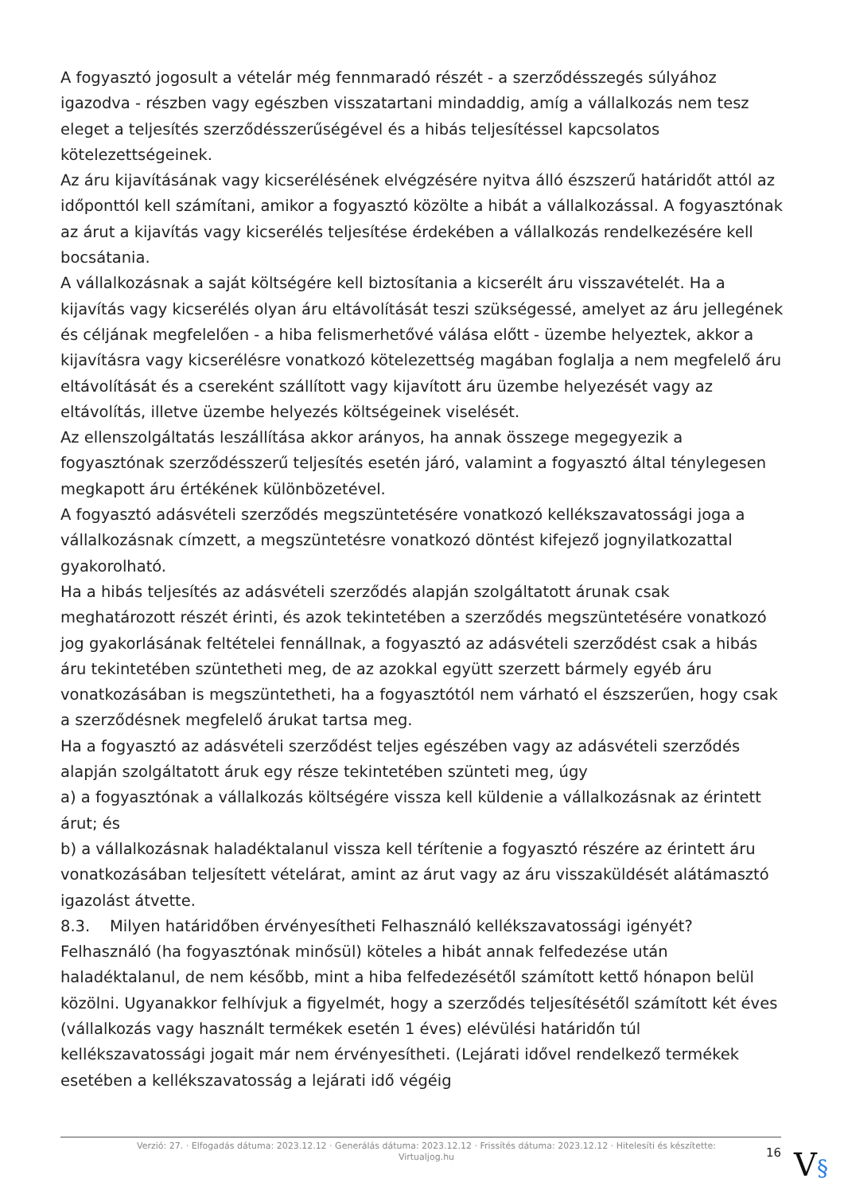A fogyasztó jogosult a vételár még fennmaradó részét - a szerződésszegés súlyához igazodva - részben vagy egészben visszatartani mindaddig, amíg a vállalkozás nem tesz eleget a teljesítés szerződésszerűségével és a hibás teljesítéssel kapcsolatos kötelezettségeinek.
Az áru kijavításának vagy kicserélésének elvégzésére nyitva álló észszerű határidőt attól az időponttól kell számítani, amikor a fogyasztó közölte a hibát a vállalkozással. A fogyasztónak az árut a kijavítás vagy kicserélés teljesítése érdekében a vállalkozás rendelkezésére kell bocsátania.
A vállalkozásnak a saját költségére kell biztosítania a kicserélt áru visszavételét. Ha a kijavítás vagy kicserélés olyan áru eltávolítását teszi szükségessé, amelyet az áru jellegének és céljának megfelelően - a hiba felismerhetővé válása előtt - üzembe helyeztek, akkor a kijavításra vagy kicserélésre vonatkozó kötelezettség magában foglalja a nem megfelelő áru eltávolítását és a csereként szállított vagy kijavított áru üzembe helyezését vagy az eltávolítás, illetve üzembe helyezés költségeinek viselését.
Az ellenszolgáltatás leszállítása akkor arányos, ha annak összege megegyezik a fogyasztónak szerződésszerű teljesítés esetén járó, valamint a fogyasztó által ténylegesen megkapott áru értékének különbözetével.
A fogyasztó adásvételi szerződés megszüntetésére vonatkozó kellékszavatossági joga a vállalkozásnak címzett, a megszüntetésre vonatkozó döntést kifejező jognyilatkozattal gyakorolható.
Ha a hibás teljesítés az adásvételi szerződés alapján szolgáltatott árunak csak meghatározott részét érinti, és azok tekintetében a szerződés megszüntetésére vonatkozó jog gyakorlásának feltételei fennállnak, a fogyasztó az adásvételi szerződést csak a hibás áru tekintetében szüntetheti meg, de az azokkal együtt szerzett bármely egyéb áru vonatkozásában is megszüntetheti, ha a fogyasztótól nem várható el észszerűen, hogy csak a szerződésnek megfelelő árukat tartsa meg.
Ha a fogyasztó az adásvételi szerződést teljes egészében vagy az adásvételi szerződés alapján szolgáltatott áruk egy része tekintetében szünteti meg, úgy
a) a fogyasztónak a vállalkozás költségére vissza kell küldenie a vállalkozásnak az érintett árut; és
b) a vállalkozásnak haladéktalanul vissza kell térítenie a fogyasztó részére az érintett áru vonatkozásában teljesített vételárat, amint az árut vagy az áru visszaküldését alátámasztó igazolást átvette.
8.3. Milyen határidőben érvényesítheti Felhasználó kellékszavatossági igényét?
Felhasználó (ha fogyasztónak minősül) köteles a hibát annak felfedezése után haladéktalanul, de nem később, mint a hiba felfedezésétől számított kettő hónapon belül közölni. Ugyanakkor felhívjuk a figyelmét, hogy a szerződés teljesítésétől számított két éves (vállalkozás vagy használt termékek esetén 1 éves) elévülési határidőn túl kellékszavatossági jogait már nem érvényesítheti. (Lejárati idővel rendelkező termékek esetében a kellékszavatosság a lejárati idő végéig
Verzió: 27. · Elfogadás dátuma: 2023.12.12 · Generálás dátuma: 2023.12.12 · Frissítés dátuma: 2023.12.12 · Hitelesíti és készítette: Virtualjog.hu
16
V§